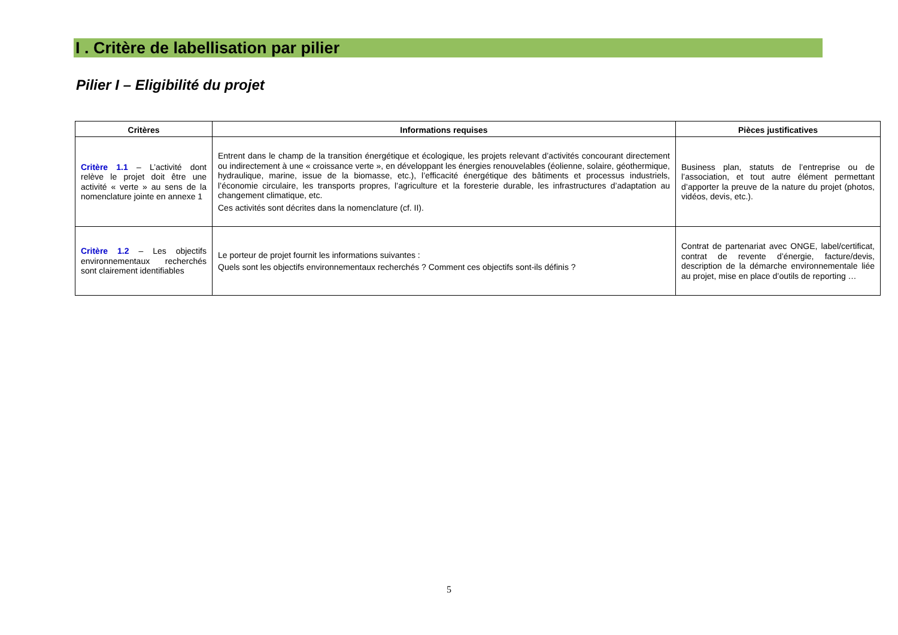I . Critère de labellisation par pilier
Pilier I – Eligibilité du projet
| Critères | Informations requises | Pièces justificatives |
| --- | --- | --- |
| Critère 1.1 – L’activité dont relève le projet doit être une activité « verte » au sens de la nomenclature jointe en annexe 1 | Entrent dans le champ de la transition énergétique et écologique, les projets relevant d’activités concourant directement ou indirectement à une « croissance verte », en développant les énergies renouvelables (éolienne, solaire, géothermique, hydraulique, marine, issue de la biomasse, etc.), l’efficacité énergétique des bâtiments et processus industriels, l’économie circulaire, les transports propres, l’agriculture et la foresterie durable, les infrastructures d’adaptation au changement climatique, etc. Ces activités sont décrites dans la nomenclature (cf. II). | Business plan, statuts de l’entreprise ou de l’association, et tout autre élément permettant d’apporter la preuve de la nature du projet (photos, vidéos, devis, etc.). |
| Critère 1.2 – Les objectifs environnementaux recherchés sont clairement identifiables | Le porteur de projet fournit les informations suivantes : Quels sont les objectifs environnementaux recherchés ? Comment ces objectifs sont-ils définis ? | Contrat de partenariat avec ONGE, label/certificat, contrat de revente d’énergie, facture/devis, description de la démarche environnementale liée au projet, mise en place d’outils de reporting … |
5